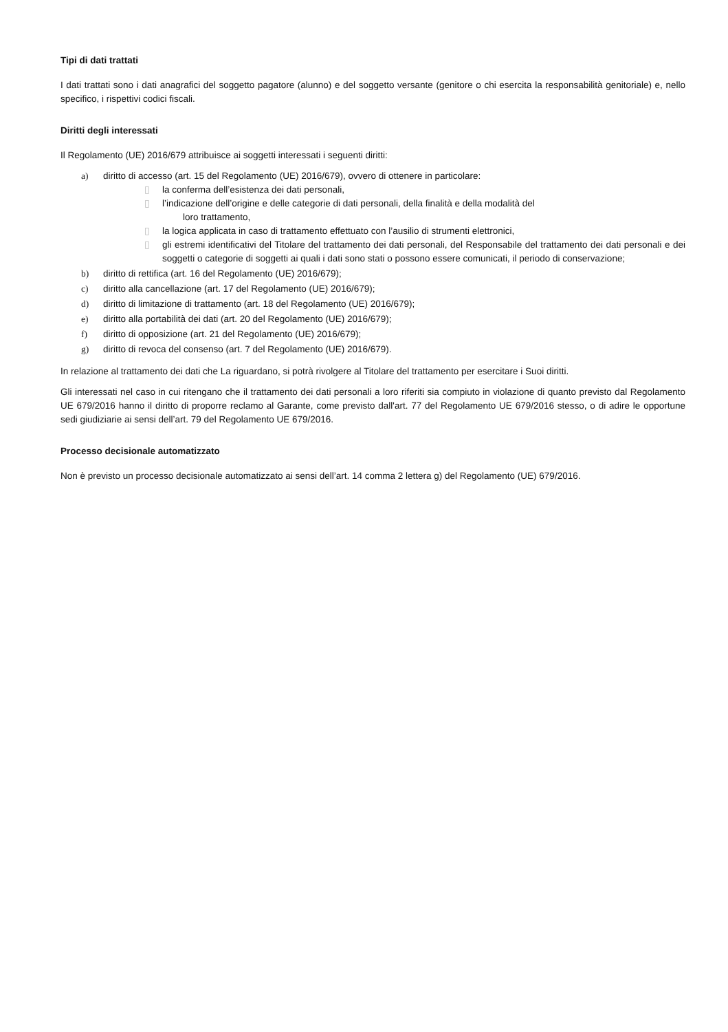Tipi di dati trattati
I dati trattati sono i dati anagrafici del soggetto pagatore (alunno) e del soggetto versante (genitore o chi esercita la responsabilità genitoriale) e, nello specifico, i rispettivi codici fiscali.
Diritti degli interessati
Il Regolamento (UE) 2016/679 attribuisce ai soggetti interessati i seguenti diritti:
a) diritto di accesso (art. 15 del Regolamento (UE) 2016/679), ovvero di ottenere in particolare:
▯ la conferma dell’esistenza dei dati personali,
▯ l’indicazione dell’origine e delle categorie di dati personali, della finalità e della modalità del
loro trattamento,
▯ la logica applicata in caso di trattamento effettuato con l’ausilio di strumenti elettronici,
▯ gli estremi identificativi del Titolare del trattamento dei dati personali, del Responsabile del trattamento dei dati personali e dei soggetti o categorie di soggetti ai quali i dati sono stati o possono essere comunicati, il periodo di conservazione;
b) diritto di rettifica (art. 16 del Regolamento (UE) 2016/679);
c) diritto alla cancellazione (art. 17 del Regolamento (UE) 2016/679);
d) diritto di limitazione di trattamento (art. 18 del Regolamento (UE) 2016/679);
e) diritto alla portabilità dei dati (art. 20 del Regolamento (UE) 2016/679);
f) diritto di opposizione (art. 21 del Regolamento (UE) 2016/679);
g) diritto di revoca del consenso (art. 7 del Regolamento (UE) 2016/679).
In relazione al trattamento dei dati che La riguardano, si potrà rivolgere al Titolare del trattamento per esercitare i Suoi diritti.
Gli interessati nel caso in cui ritengano che il trattamento dei dati personali a loro riferiti sia compiuto in violazione di quanto previsto dal Regolamento UE 679/2016 hanno il diritto di proporre reclamo al Garante, come previsto dall'art. 77 del Regolamento UE 679/2016 stesso, o di adire le opportune sedi giudiziarie ai sensi dell’art. 79 del Regolamento UE 679/2016.
Processo decisionale automatizzato
Non è previsto un processo decisionale automatizzato ai sensi dell’art. 14 comma 2 lettera g) del Regolamento (UE) 679/2016.